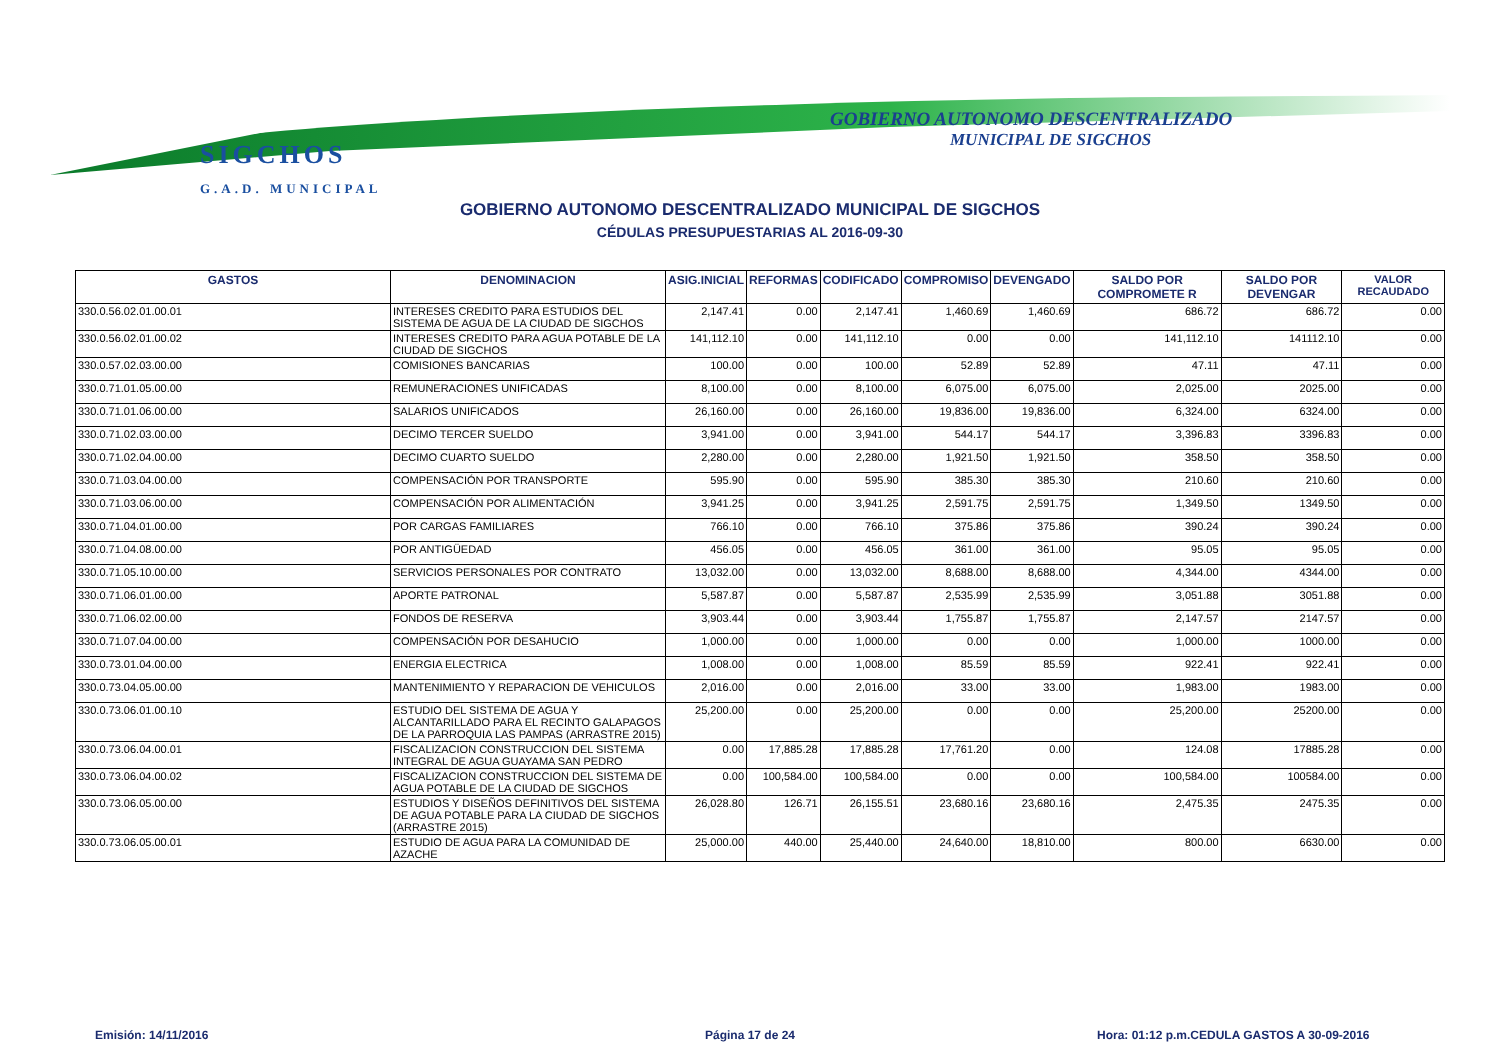SIGCHOS
G.A.D. MUNICIPAL
GOBIERNO AUTONOMO DESCENTRALIZADO
MUNICIPAL DE SIGCHOS
GOBIERNO AUTONOMO DESCENTRALIZADO MUNICIPAL DE SIGCHOS
CÉDULAS PRESUPUESTARIAS AL 2016-09-30
| GASTOS | DENOMINACION | ASIG.INICIAL | REFORMAS | CODIFICADO | COMPROMISO | DEVENGADO | SALDO POR COMPROMETE R | SALDO POR DEVENGAR | VALOR RECAUDADO |
| --- | --- | --- | --- | --- | --- | --- | --- | --- | --- |
| 330.0.56.02.01.00.01 | INTERESES CREDITO PARA ESTUDIOS DEL SISTEMA DE AGUA DE LA CIUDAD DE SIGCHOS | 2,147.41 | 0.00 | 2,147.41 | 1,460.69 | 1,460.69 | 686.72 | 686.72 | 0.00 |
| 330.0.56.02.01.00.02 | INTERESES CREDITO PARA AGUA POTABLE DE LA CIUDAD DE SIGCHOS | 141,112.10 | 0.00 | 141,112.10 | 0.00 | 0.00 | 141,112.10 | 141112.10 | 0.00 |
| 330.0.57.02.03.00.00 | COMISIONES BANCARIAS | 100.00 | 0.00 | 100.00 | 52.89 | 52.89 | 47.11 | 47.11 | 0.00 |
| 330.0.71.01.05.00.00 | REMUNERACIONES UNIFICADAS | 8,100.00 | 0.00 | 8,100.00 | 6,075.00 | 6,075.00 | 2,025.00 | 2025.00 | 0.00 |
| 330.0.71.01.06.00.00 | SALARIOS UNIFICADOS | 26,160.00 | 0.00 | 26,160.00 | 19,836.00 | 19,836.00 | 6,324.00 | 6324.00 | 0.00 |
| 330.0.71.02.03.00.00 | DECIMO TERCER SUELDO | 3,941.00 | 0.00 | 3,941.00 | 544.17 | 544.17 | 3,396.83 | 3396.83 | 0.00 |
| 330.0.71.02.04.00.00 | DECIMO CUARTO SUELDO | 2,280.00 | 0.00 | 2,280.00 | 1,921.50 | 1,921.50 | 358.50 | 358.50 | 0.00 |
| 330.0.71.03.04.00.00 | COMPENSACIÓN POR TRANSPORTE | 595.90 | 0.00 | 595.90 | 385.30 | 385.30 | 210.60 | 210.60 | 0.00 |
| 330.0.71.03.06.00.00 | COMPENSACIÓN POR ALIMENTACIÓN | 3,941.25 | 0.00 | 3,941.25 | 2,591.75 | 2,591.75 | 1,349.50 | 1349.50 | 0.00 |
| 330.0.71.04.01.00.00 | POR CARGAS FAMILIARES | 766.10 | 0.00 | 766.10 | 375.86 | 375.86 | 390.24 | 390.24 | 0.00 |
| 330.0.71.04.08.00.00 | POR ANTIGÜEDAD | 456.05 | 0.00 | 456.05 | 361.00 | 361.00 | 95.05 | 95.05 | 0.00 |
| 330.0.71.05.10.00.00 | SERVICIOS PERSONALES POR CONTRATO | 13,032.00 | 0.00 | 13,032.00 | 8,688.00 | 8,688.00 | 4,344.00 | 4344.00 | 0.00 |
| 330.0.71.06.01.00.00 | APORTE PATRONAL | 5,587.87 | 0.00 | 5,587.87 | 2,535.99 | 2,535.99 | 3,051.88 | 3051.88 | 0.00 |
| 330.0.71.06.02.00.00 | FONDOS DE RESERVA | 3,903.44 | 0.00 | 3,903.44 | 1,755.87 | 1,755.87 | 2,147.57 | 2147.57 | 0.00 |
| 330.0.71.07.04.00.00 | COMPENSACIÓN POR DESAHUCIO | 1,000.00 | 0.00 | 1,000.00 | 0.00 | 0.00 | 1,000.00 | 1000.00 | 0.00 |
| 330.0.73.01.04.00.00 | ENERGIA ELECTRICA | 1,008.00 | 0.00 | 1,008.00 | 85.59 | 85.59 | 922.41 | 922.41 | 0.00 |
| 330.0.73.04.05.00.00 | MANTENIMIENTO Y REPARACION DE VEHICULOS | 2,016.00 | 0.00 | 2,016.00 | 33.00 | 33.00 | 1,983.00 | 1983.00 | 0.00 |
| 330.0.73.06.01.00.10 | ESTUDIO DEL SISTEMA DE AGUA Y ALCANTARILLADO PARA EL RECINTO GALAPAGOS DE LA PARROQUIA LAS PAMPAS (ARRASTRE 2015) | 25,200.00 | 0.00 | 25,200.00 | 0.00 | 0.00 | 25,200.00 | 25200.00 | 0.00 |
| 330.0.73.06.04.00.01 | FISCALIZACION CONSTRUCCION DEL SISTEMA INTEGRAL DE AGUA GUAYAMA SAN PEDRO | 0.00 | 17,885.28 | 17,885.28 | 17,761.20 | 0.00 | 124.08 | 17885.28 | 0.00 |
| 330.0.73.06.04.00.02 | FISCALIZACION CONSTRUCCION DEL SISTEMA DE AGUA POTABLE DE LA CIUDAD DE SIGCHOS | 0.00 | 100,584.00 | 100,584.00 | 0.00 | 0.00 | 100,584.00 | 100584.00 | 0.00 |
| 330.0.73.06.05.00.00 | ESTUDIOS Y DISEÑOS DEFINITIVOS DEL SISTEMA DE AGUA POTABLE PARA LA CIUDAD DE SIGCHOS (ARRASTRE 2015) | 26,028.80 | 126.71 | 26,155.51 | 23,680.16 | 23,680.16 | 2,475.35 | 2475.35 | 0.00 |
| 330.0.73.06.05.00.01 | ESTUDIO DE AGUA PARA LA COMUNIDAD DE AZACHE | 25,000.00 | 440.00 | 25,440.00 | 24,640.00 | 18,810.00 | 800.00 | 6630.00 | 0.00 |
Emisión: 14/11/2016 Página 17 de 24
Hora: 01:12 p.m.CEDULA GASTOS A 30-09-2016